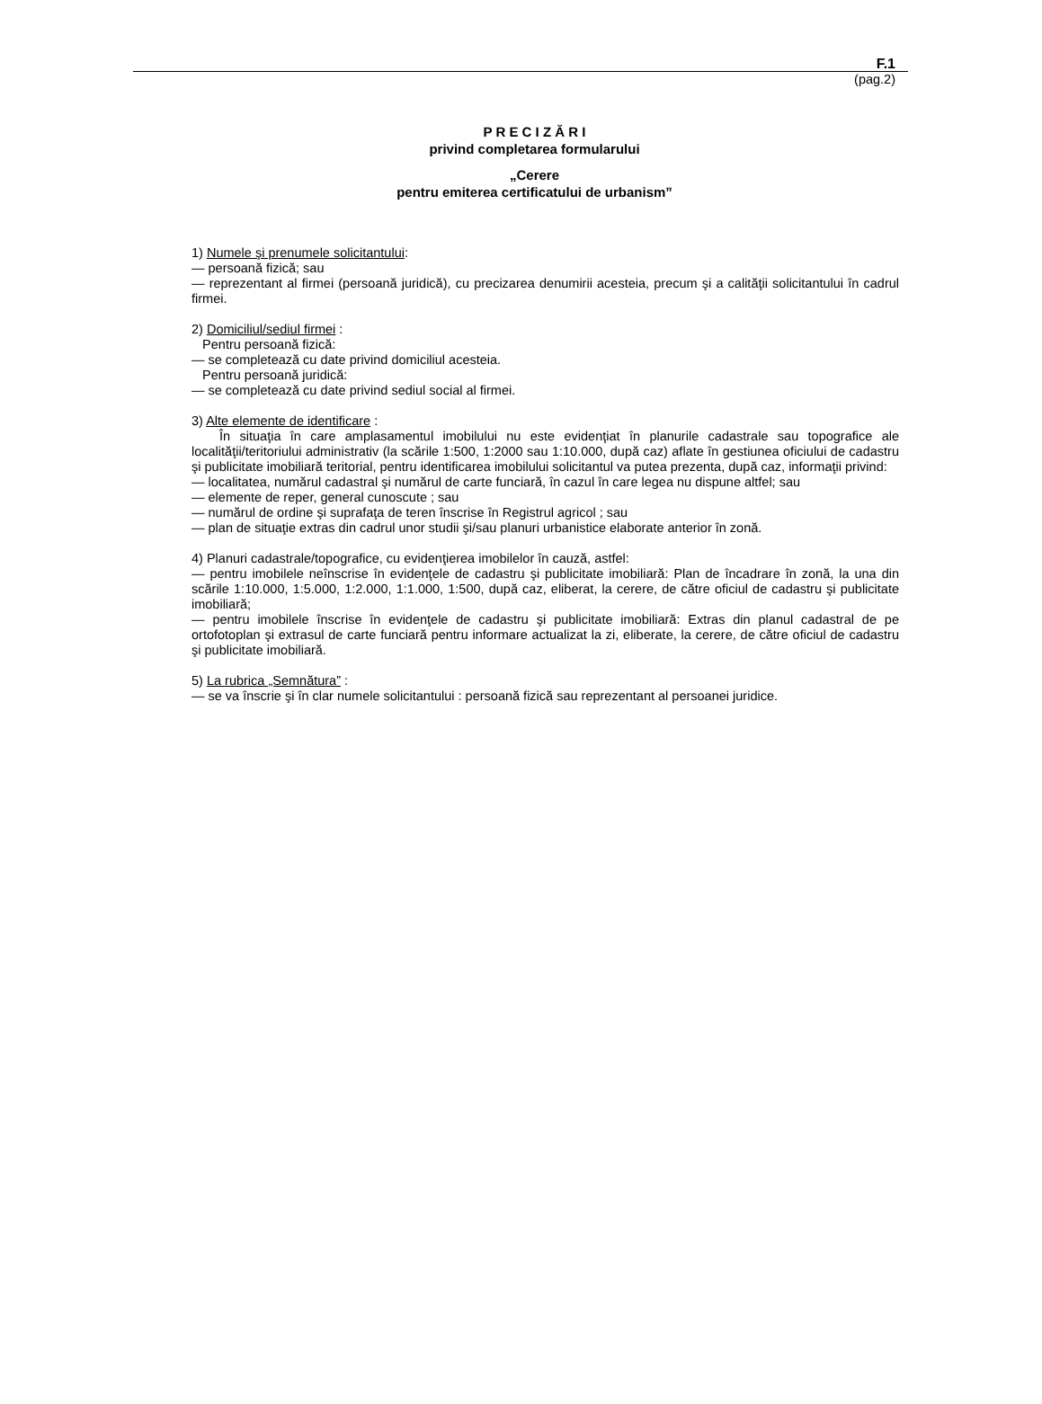F.1
(pag.2)
P R E C I Z Ă R I
privind completarea formularului
„Cerere
pentru emiterea certificatului de urbanism”
1) Numele şi prenumele solicitantului:
— persoană fizică; sau
— reprezentant al firmei (persoană juridică), cu precizarea denumirii acesteia, precum şi a calităţii solicitantului în cadrul firmei.
2) Domiciliul/sediul firmei :
Pentru persoană fizică:
— se completează cu date privind domiciliul acesteia.
Pentru persoană juridică:
— se completează cu date privind sediul social al firmei.
3) Alte elemente de identificare :
În situaţia în care amplasamentul imobilului nu este evidenţiat în planurile cadastrale sau topografice ale localităţii/teritoriului administrativ (la scările 1:500, 1:2000 sau 1:10.000, după caz) aflate în gestiunea oficiului de cadastru şi publicitate imobiliară teritorial, pentru identificarea imobilului solicitantul va putea prezenta, după caz, informaţii privind:
— localitatea, numărul cadastral şi numărul de carte funciară, în cazul în care legea nu dispune altfel; sau
— elemente de reper, general cunoscute ; sau
— numărul de ordine şi suprafaţa de teren înscrise în Registrul agricol ; sau
— plan de situaţie extras din cadrul unor studii şi/sau planuri urbanistice elaborate anterior în zonă.
4) Planuri cadastrale/topografice, cu evidenţierea imobilelor în cauză, astfel:
— pentru imobilele neînscrise în evidenţele de cadastru şi publicitate imobiliară: Plan de încadrare în zonă, la una din scările 1:10.000, 1:5.000, 1:2.000, 1:1.000, 1:500, după caz, eliberat, la cerere, de către oficiul de cadastru şi publicitate imobiliară;
— pentru imobilele înscrise în evidenţele de cadastru şi publicitate imobiliară: Extras din planul cadastral de pe ortofotoplan şi extrasul de carte funciară pentru informare actualizat la zi, eliberate, la cerere, de către oficiul de cadastru şi publicitate imobiliară.
5) La rubrica „Semnătura” :
— se va înscrie şi în clar numele solicitantului : persoană fizică sau reprezentant al persoanei juridice.